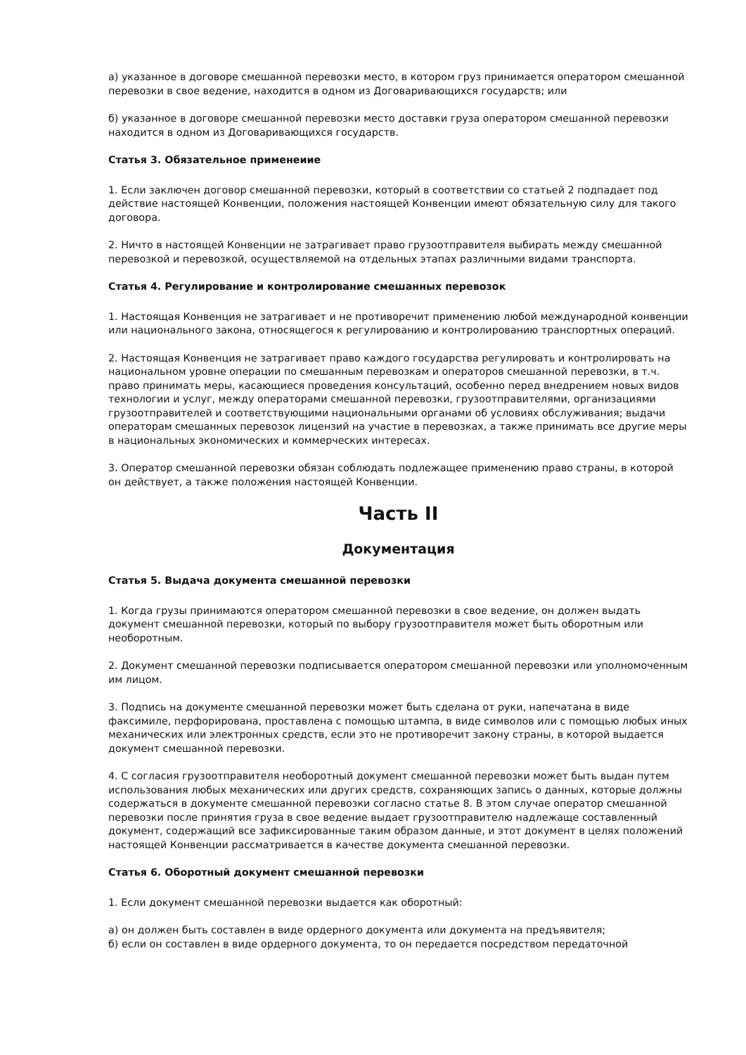а) указанное в договоре смешанной перевозки место, в котором груз принимается оператором смешанной перевозки в свое ведение, находится в одном из Договаривающихся государств; или
б) указанное в договоре смешанной перевозки место доставки груза оператором смешанной перевозки находится в одном из Договаривающихся государств.
Статья 3. Обязательное применеиие
1. Если заключен договор смешанной перевозки, который в соответствии со статьей 2 подпадает под действие настоящей Конвенции, положения настоящей Конвенции имеют обязательную силу для такого договора.
2. Ничто в настоящей Конвенции не затрагивает право грузоотправителя выбирать между смешанной перевозкой и перевозкой, осуществляемой на отдельных этапах различными видами транспорта.
Статья 4. Регулирование и контролирование смешанных перевозок
1. Настоящая Конвенция не затрагивает и не противоречит применению любой международной конвенции или национального закона, относящегося к регулированию и контролированию транспортных операций.
2. Настоящая Конвенция не затрагивает право каждого государства регулировать и контролировать на национальном уровне операции по смешанным перевозкам и операторов смешанной перевозки, в т.ч. право принимать меры, касающиеся проведения консультаций, особенно перед внедрением новых видов технологии и услуг, между операторами смешанной перевозки, грузоотправителями, организациями грузоотправителей и соответствующими национальными органами об условиях обслуживания; выдачи операторам смешанных перевозок лицензий на участие в перевозках, а также принимать все другие меры в национальных экономических и коммерческих интересах.
3. Оператор смешанной перевозки обязан соблюдать подлежащее применению право страны, в которой он действует, а также положения настоящей Конвенции.
Часть II
Документация
Статья 5. Выдача документа смешанной перевозки
1. Когда грузы принимаются оператором смешанной перевозки в свое ведение, он должен выдать документ смешанной перевозки, который по выбору грузоотправителя может быть оборотным или необоротным.
2. Документ смешанной перевозки подписывается оператором смешанной перевозки или уполномоченным им лицом.
3. Подпись на документе смешанной перевозки может быть сделана от руки, напечатана в виде факсимиле, перфорирована, проставлена с помощью штампа, в виде символов или с помощью любых иных механических или электронных средств, если это не противоречит закону страны, в которой выдается документ смешанной перевозки.
4. С согласия грузоотправителя необоротный документ смешанной перевозки может быть выдан путем использования любых механических или других средств, сохраняющих запись о данных, которые должны содержаться в документе смешанной перевозки согласно статье 8. В этом случае оператор смешанной перевозки после принятия груза в свое ведение выдает грузоотправителю надлежаще составленный документ, содержащий все зафиксированные таким образом данные, и этот документ в целях положений настоящей Конвенции рассматривается в качестве документа смешанной перевозки.
Статья 6. Оборотный документ смешанной перевозки
1. Если документ смешанной перевозки выдается как оборотный:
а) он должен быть составлен в виде ордерного документа или документа на предъявителя;
б) если он составлен в виде ордерного документа, то он передается посредством передаточной